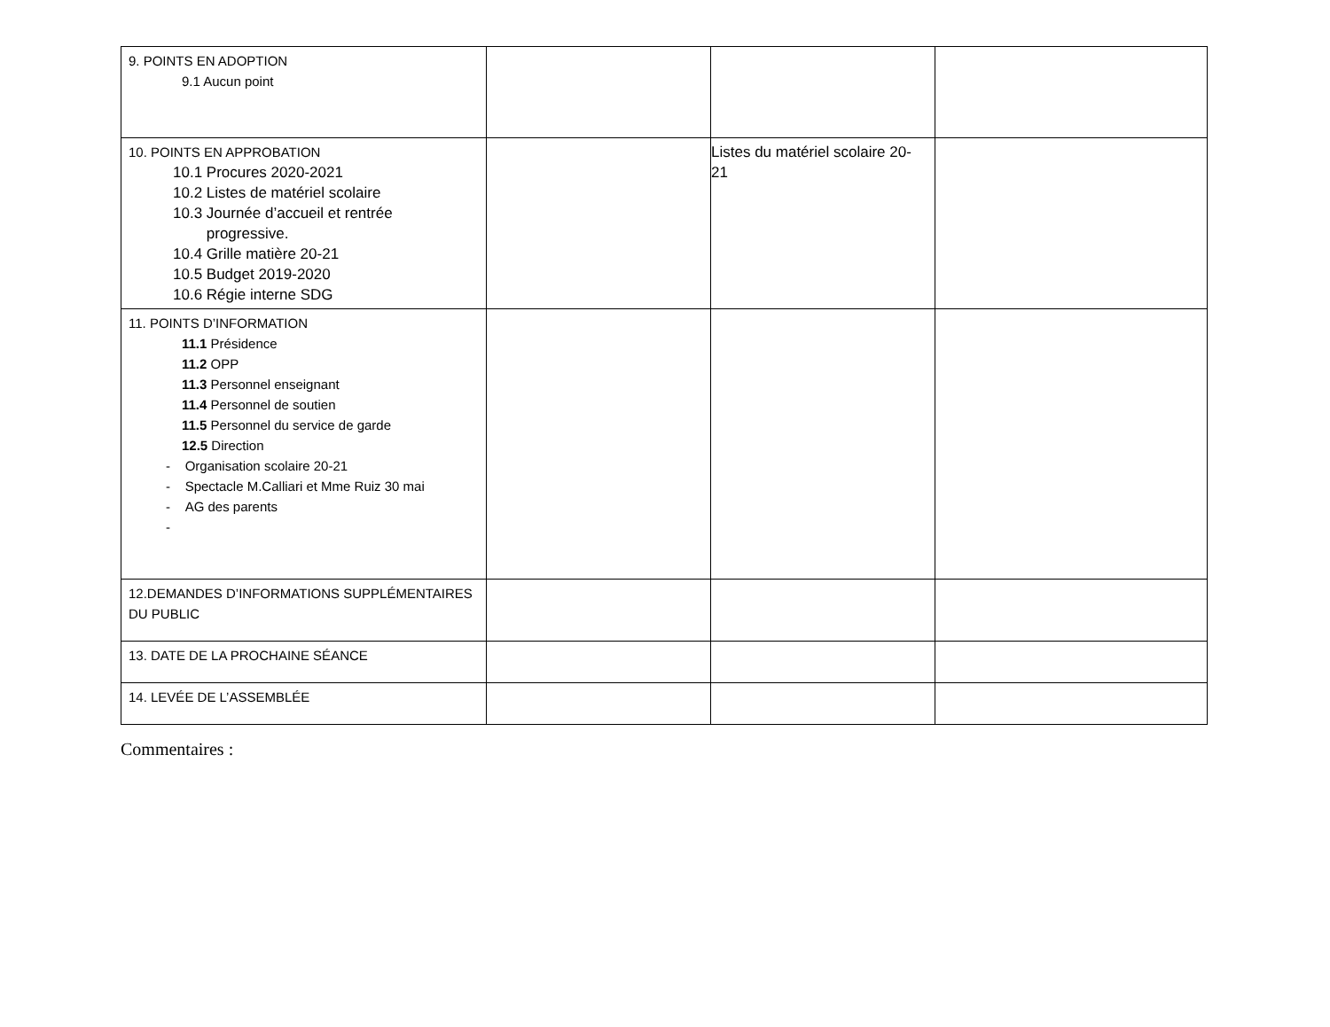| 9. POINTS EN ADOPTION 9.1 Aucun point | | | |
| 10. POINTS EN APPROBATION 10.1 Procures 2020-2021 10.2 Listes de matériel scolaire 10.3 Journée d’accueil et rentrée progressive. 10.4 Grille matière 20-21 10.5 Budget 2019-2020 10.6 Régie interne SDG | | Listes du matériel scolaire 20-21 | |
| 11. POINTS D’INFORMATION 11.1 Présidence 11.2 OPP 11.3 Personnel enseignant 11.4 Personnel de soutien 11.5 Personnel du service de garde 12.5 Direction - Organisation scolaire 20-21 - Spectacle M.Calliari et Mme Ruiz 30 mai - AG des parents - | | | |
| 12.DEMANDES D’INFORMATIONS SUPPLÉMENTAIRES DU PUBLIC | | | |
| 13. DATE DE LA PROCHAINE SÉANCE | | | |
| 14. LEVÉE DE L’ASSEMBLÉE | | | |
Commentaires :